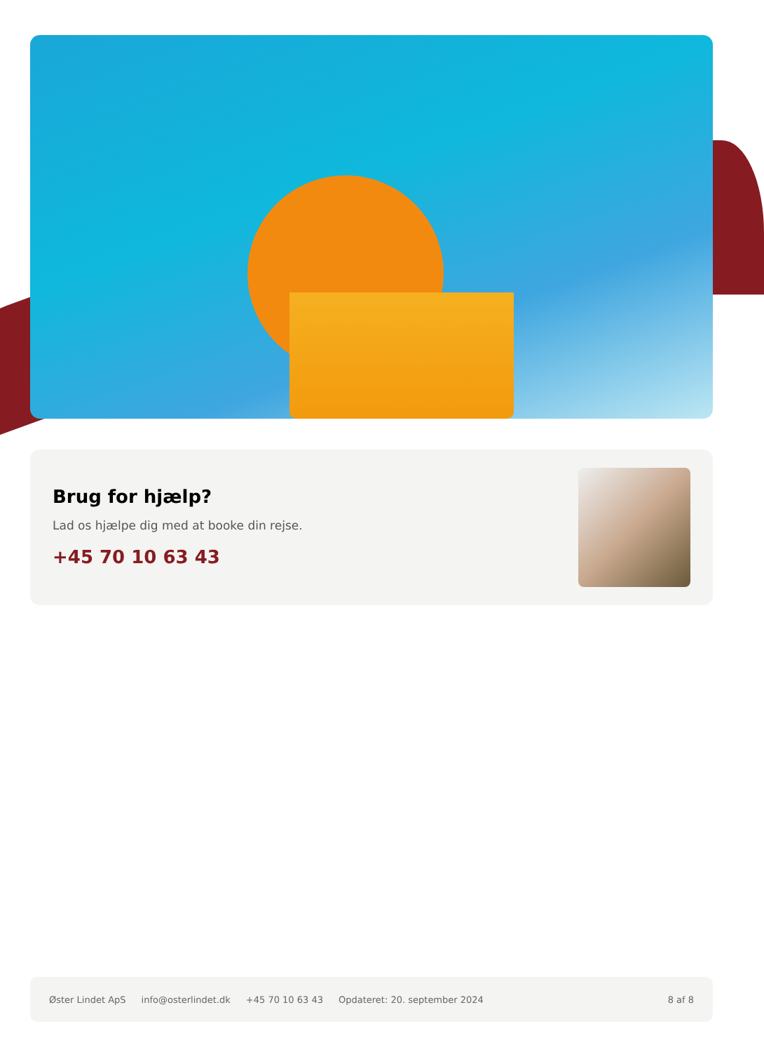Brug for hjælp?
Lad os hjælpe dig med at booke din rejse.
+45 70 10 63 43
Øster Lindet ApS info@osterlindet.dk +45 70 10 63 43 Opdateret: 20. september 2024 8 af 8